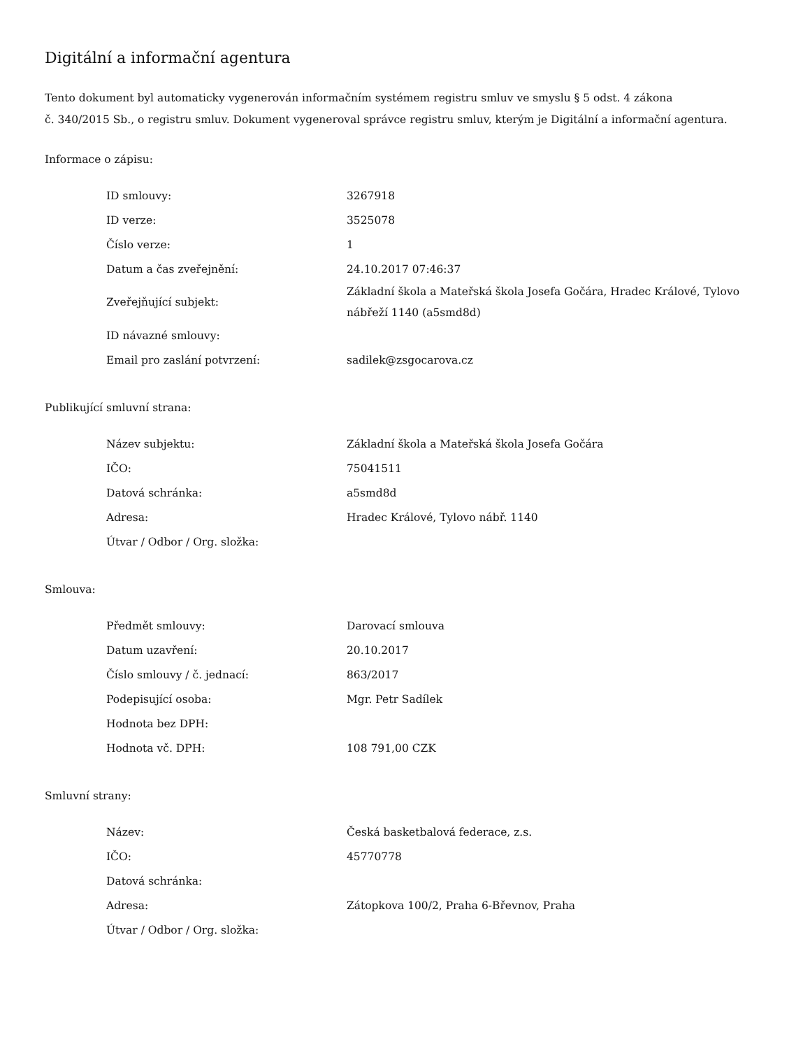Digitální a informační agentura
Tento dokument byl automaticky vygenerován informačním systémem registru smluv ve smyslu § 5 odst. 4 zákona
č. 340/2015 Sb., o registru smluv. Dokument vygeneroval správce registru smluv, kterým je Digitální a informační agentura.
Informace o zápisu:
| ID smlouvy: | 3267918 |
| ID verze: | 3525078 |
| Číslo verze: | 1 |
| Datum a čas zveřejnění: | 24.10.2017 07:46:37 |
| Zveřejňující subjekt: | Základní škola a Mateřská škola Josefa Gočára, Hradec Králové, Tylovo nábřeží 1140 (a5smd8d) |
| ID návazné smlouvy: | |
| Email pro zaslání potvrzení: | sadilek@zsgocarova.cz |
Publikující smluvní strana:
| Název subjektu: | Základní škola a Mateřská škola Josefa Gočára |
| IČO: | 75041511 |
| Datová schránka: | a5smd8d |
| Adresa: | Hradec Králové, Tylovo nábř. 1140 |
| Útvar / Odbor / Org. složka: | |
Smlouva:
| Předmět smlouvy: | Darovací smlouva |
| Datum uzavření: | 20.10.2017 |
| Číslo smlouvy / č. jednací: | 863/2017 |
| Podepisující osoba: | Mgr. Petr Sadílek |
| Hodnota bez DPH: | |
| Hodnota vč. DPH: | 108 791,00 CZK |
Smluvní strany:
| Název: | Česká basketbalová federace, z.s. |
| IČO: | 45770778 |
| Datová schránka: | |
| Adresa: | Zátopkova 100/2, Praha 6-Břevnov, Praha |
| Útvar / Odbor / Org. složka: | |